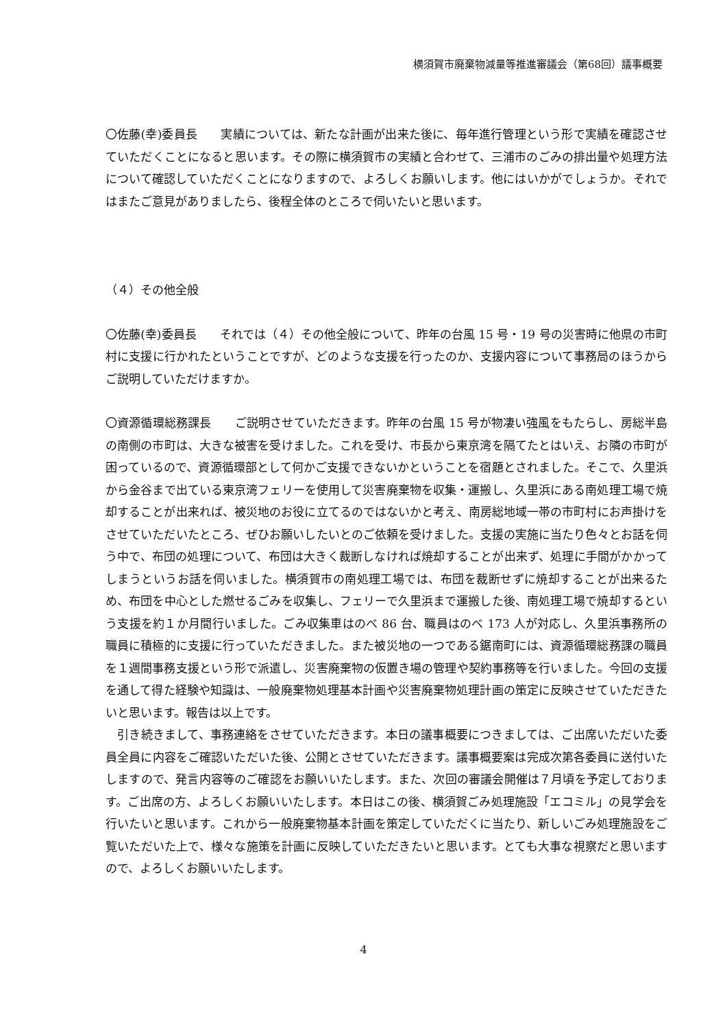横須賀市廃棄物減量等推進審議会（第68回）議事概要
〇佐藤(幸)委員長　　実績については、新たな計画が出来た後に、毎年進行管理という形で実績を確認させていただくことになると思います。その際に横須賀市の実績と合わせて、三浦市のごみの排出量や処理方法について確認していただくことになりますので、よろしくお願いします。他にはいかがでしょうか。それではまたご意見がありましたら、後程全体のところで伺いたいと思います。
（４）その他全般
〇佐藤(幸)委員長　　それでは（４）その他全般について、昨年の台風 15 号・19 号の災害時に他県の市町村に支援に行かれたということですが、どのような支援を行ったのか、支援内容について事務局のほうからご説明していただけますか。
〇資源循環総務課長　　ご説明させていただきます。昨年の台風 15 号が物凄い強風をもたらし、房総半島の南側の市町は、大きな被害を受けました。これを受け、市長から東京湾を隔てたとはいえ、お隣の市町が困っているので、資源循環部として何かご支援できないかということを宿題とされました。そこで、久里浜から金谷まで出ている東京湾フェリーを使用して災害廃棄物を収集・運搬し、久里浜にある南処理工場で焼却することが出来れば、被災地のお役に立てるのではないかと考え、南房総地域一帯の市町村にお声掛けをさせていただいたところ、ぜひお願いしたいとのご依頼を受けました。支援の実施に当たり色々とお話を伺う中で、布団の処理について、布団は大きく裁断しなければ焼却することが出来ず、処理に手間がかかってしまうというお話を伺いました。横須賀市の南処理工場では、布団を裁断せずに焼却することが出来るため、布団を中心とした燃せるごみを収集し、フェリーで久里浜まで運搬した後、南処理工場で焼却するという支援を約１か月間行いました。ごみ収集車はのべ 86 台、職員はのべ 173 人が対応し、久里浜事務所の職員に積極的に支援に行っていただきました。また被災地の一つである鋸南町には、資源循環総務課の職員を１週間事務支援という形で派遣し、災害廃棄物の仮置き場の管理や契約事務等を行いました。今回の支援を通して得た経験や知識は、一般廃棄物処理基本計画や災害廃棄物処理計画の策定に反映させていただきたいと思います。報告は以上です。
　引き続きまして、事務連絡をさせていただきます。本日の議事概要につきましては、ご出席いただいた委員全員に内容をご確認いただいた後、公開とさせていただきます。議事概要案は完成次第各委員に送付いたしますので、発言内容等のご確認をお願いいたします。また、次回の審議会開催は７月頃を予定しております。ご出席の方、よろしくお願いいたします。本日はこの後、横須賀ごみ処理施設「エコミル」の見学会を行いたいと思います。これから一般廃棄物基本計画を策定していただくに当たり、新しいごみ処理施設をご覧いただいた上で、様々な施策を計画に反映していただきたいと思います。とても大事な視察だと思いますので、よろしくお願いいたします。
4